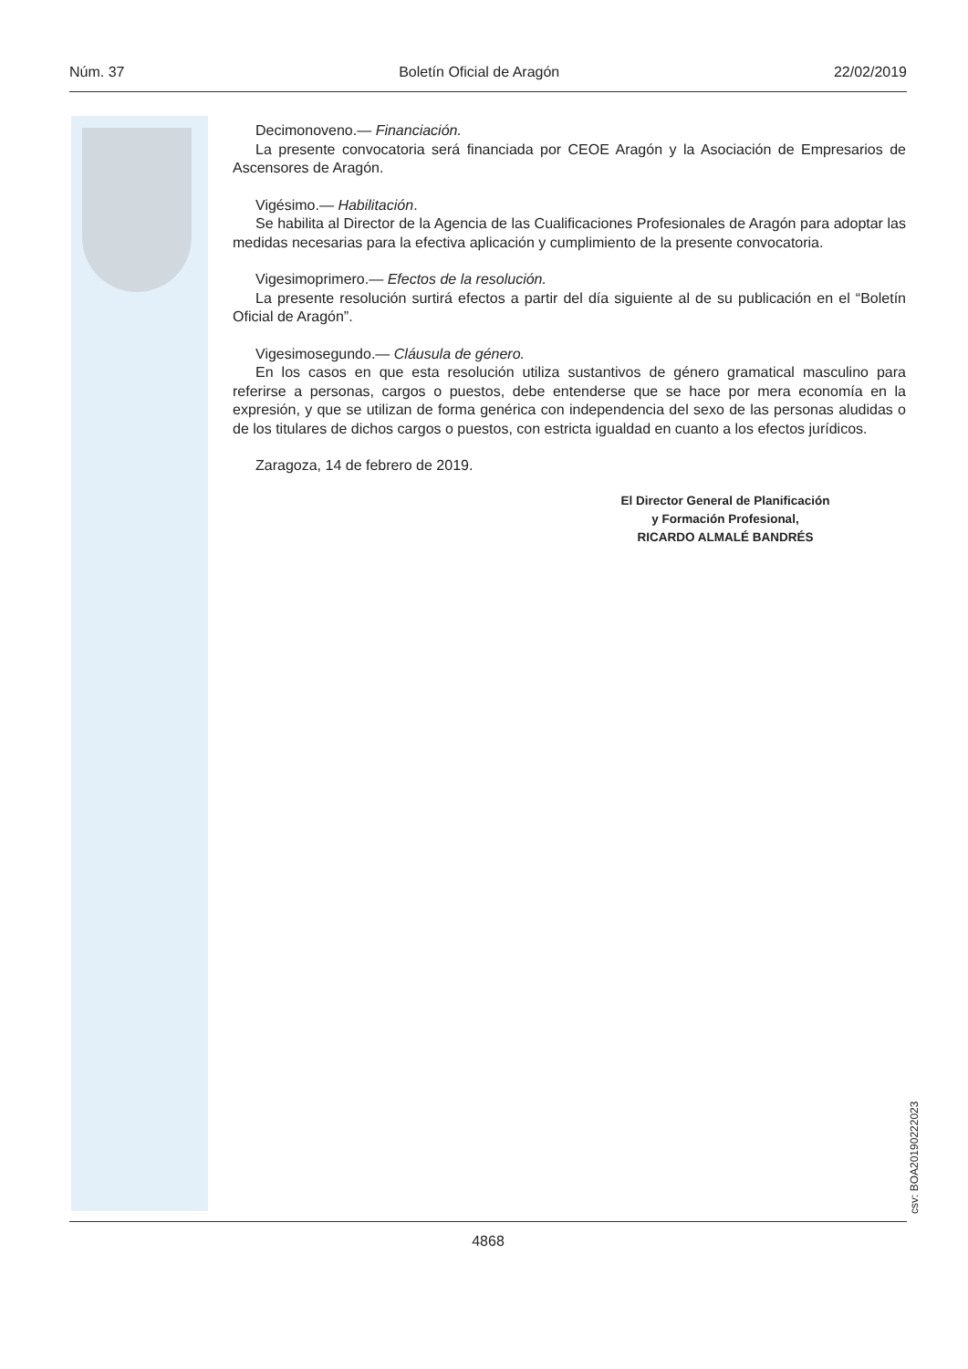Núm. 37 Boletín Oficial de Aragón 22/02/2019
Decimonoveno.— Financiación.
La presente convocatoria será financiada por CEOE Aragón y la Asociación de Empresarios de Ascensores de Aragón.
Vigésimo.— Habilitación.
Se habilita al Director de la Agencia de las Cualificaciones Profesionales de Aragón para adoptar las medidas necesarias para la efectiva aplicación y cumplimiento de la presente convocatoria.
Vigesimoprimero.— Efectos de la resolución.
La presente resolución surtirá efectos a partir del día siguiente al de su publicación en el “Boletín Oficial de Aragón”.
Vigesimosegundo.— Cláusula de género.
En los casos en que esta resolución utiliza sustantivos de género gramatical masculino para referirse a personas, cargos o puestos, debe entenderse que se hace por mera economía en la expresión, y que se utilizan de forma genérica con independencia del sexo de las personas aludidas o de los titulares de dichos cargos o puestos, con estricta igualdad en cuanto a los efectos jurídicos.
Zaragoza, 14 de febrero de 2019.
El Director General de Planificación
y Formación Profesional,
RICARDO ALMALÉ BANDRÉS
csv: BOA20190222023
4868